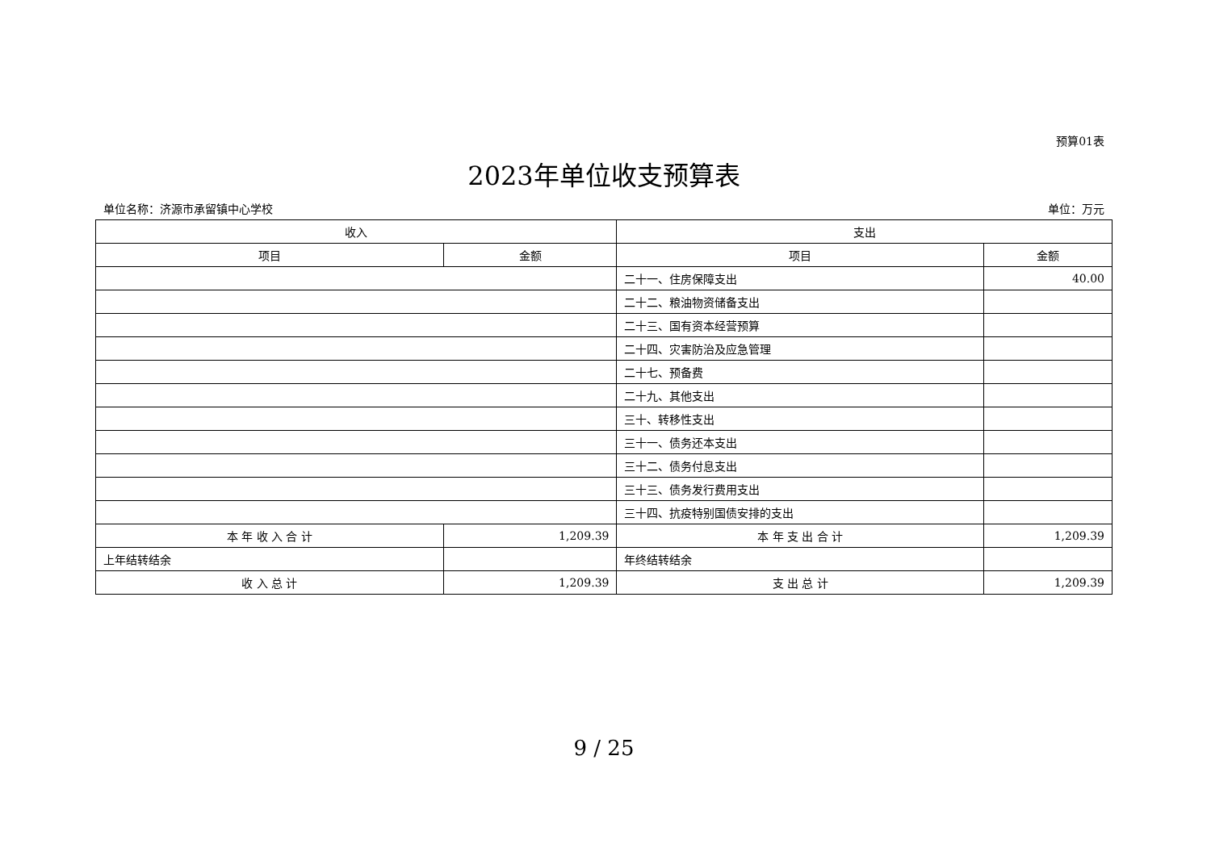预算01表
2023年单位收支预算表
单位名称：济源市承留镇中心学校 单位：万元
| 收入 | | 支出 | |
| --- | --- | --- | --- |
| 项目 | 金额 | 项目 | 金额 |
| | | 二十一、住房保障支出 | 40.00 |
| | | 二十二、粮油物资储备支出 | |
| | | 二十三、国有资本经营预算 | |
| | | 二十四、灾害防治及应急管理 | |
| | | 二十七、预备费 | |
| | | 二十九、其他支出 | |
| | | 三十、转移性支出 | |
| | | 三十一、债务还本支出 | |
| | | 三十二、债务付息支出 | |
| | | 三十三、债务发行费用支出 | |
| | | 三十四、抗疫特别国债安排的支出 | |
| 本 年 收 入 合 计 | 1,209.39 | 本 年 支 出 合 计 | 1,209.39 |
| 上年结转结余 | | 年终结转结余 | |
| 收 入 总 计 | 1,209.39 | 支 出 总 计 | 1,209.39 |
9 / 25